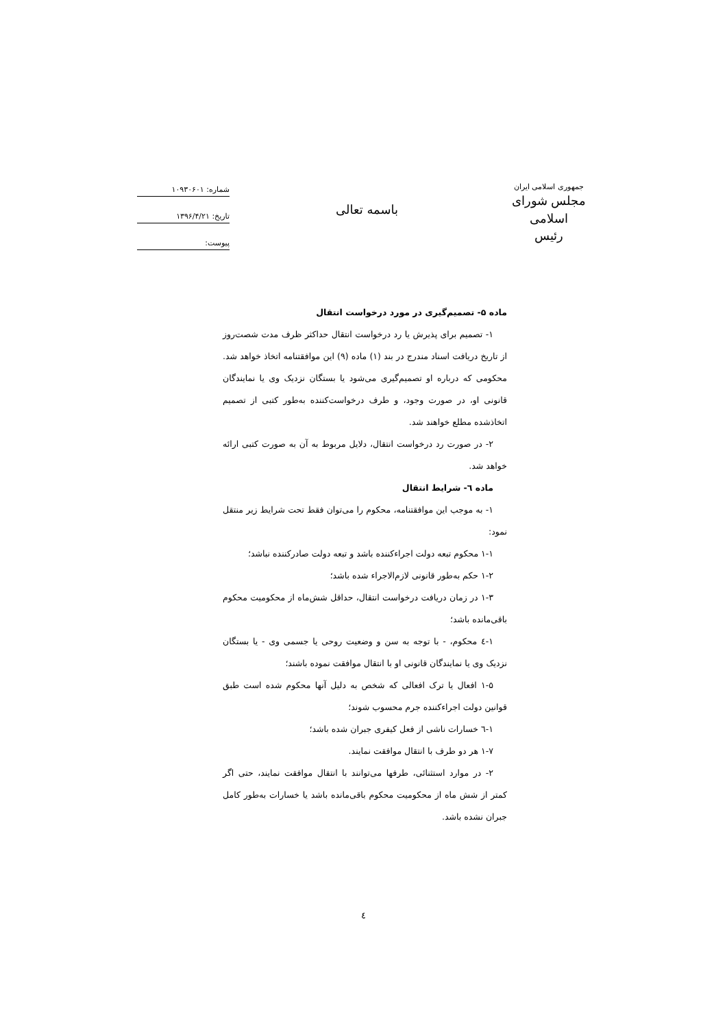جمهوری اسلامی ایران
مجلس شورای اسلامی
رئیس
باسمه تعالی
شماره: ۱۰۹۳۰۶۰۱
تاریخ: ۱۳۹۶/۴/۲۱
پیوست:
ماده ۵- تصمیم‌گیری در مورد درخواست انتقال
۱- تصمیم برای پذیرش یا رد درخواست انتقال حداکثر ظرف مدت شصت‌روز از تاریخ دریافت اسناد مندرج در بند (۱) ماده (۹) این موافقتنامه اتخاذ خواهد شد. محکومی که درباره او تصمیم‌گیری می‌شود یا بستگان نزدیک وی یا نمایندگان قانونی او، در صورت وجود، و طرف درخواست‌کننده به‌طور کتبی از تصمیم اتخاذشده مطلع خواهند شد.
۲- در صورت رد درخواست انتقال، دلایل مربوط به آن به صورت کتبی ارائه خواهد شد.
ماده ٦- شرایط انتقال
۱- به موجب این موافقتنامه، محکوم را می‌توان فقط تحت شرایط زیر منتقل نمود:
۱-۱ محکوم تبعه دولت اجراءکننده باشد و تبعه دولت صادرکننده نباشد؛
۱-۲ حکم به‌طور قانونی لازم‌الاجراء شده باشد؛
۱-۳ در زمان دریافت درخواست انتقال، حداقل شش‌ماه از محکومیت محکوم باقی‌مانده باشد؛
۱-٤ محکوم، - با توجه به سن و وضعیت روحی یا جسمی وی - یا بستگان نزدیک وی یا نمایندگان قانونی او با انتقال موافقت نموده باشند؛
۱-۵ افعال یا ترک افعالی که شخص به دلیل آنها محکوم شده است طبق قوانین دولت اجراءکننده جرم محسوب شوند؛
۱-٦ خسارات ناشی از فعل کیفری جبران شده باشد؛
۱-۷ هر دو طرف با انتقال موافقت نمایند.
۲- در موارد استثنائی، طرفها می‌توانند با انتقال موافقت نمایند، حتی اگر کمتر از شش ماه از محکومیت محکوم باقی‌مانده باشد یا خسارات به‌طور کامل جبران نشده باشد.
٤